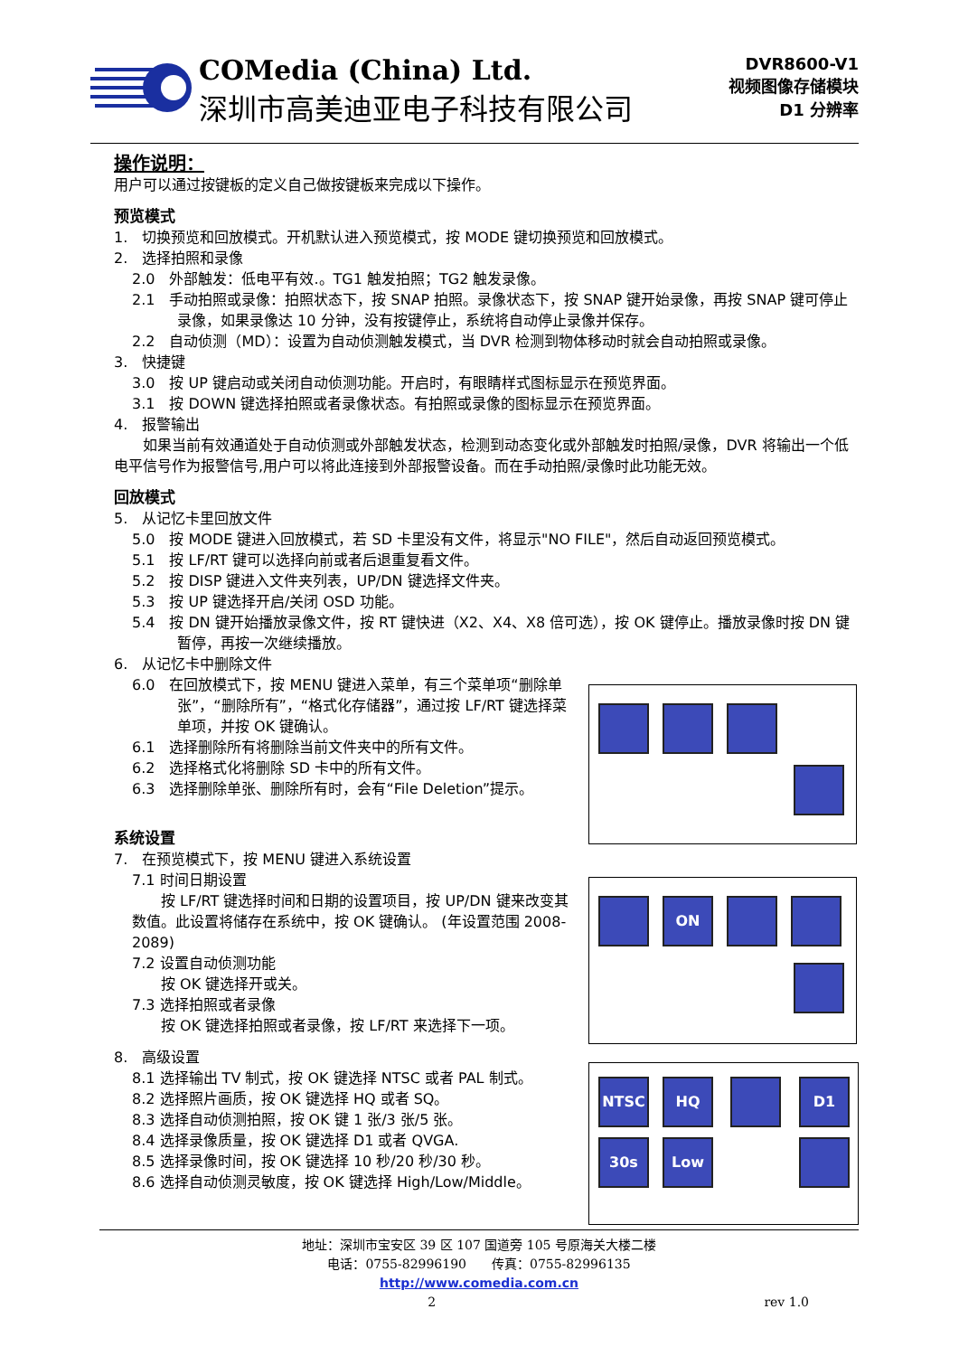COMedia (China) Ltd.
深圳市高美迪亚电子科技有限公司
DVR8600-V1
视频图像存储模块
D1 分辨率
操作说明：
用户可以通过按键板的定义自己做按键板来完成以下操作。
预览模式
1.　切换预览和回放模式。开机默认进入预览模式，按 MODE 键切换预览和回放模式。
2.　选择拍照和录像
2.0　外部触发：低电平有效.。TG1 触发拍照；TG2 触发录像。
2.1　手动拍照或录像：拍照状态下，按 SNAP 拍照。录像状态下，按 SNAP 键开始录像，再按 SNAP 键可停止录像，如果录像达 10 分钟，没有按键停止，系统将自动停止录像并保存。
2.2　自动侦测（MD）：设置为自动侦测触发模式，当 DVR 检测到物体移动时就会自动拍照或录像。
3.　快捷键
3.0　按 UP 键启动或关闭自动侦测功能。开启时，有眼睛样式图标显示在预览界面。
3.1　按 DOWN 键选择拍照或者录像状态。有拍照或录像的图标显示在预览界面。
4.　报警输出
　　如果当前有效通道处于自动侦测或外部触发状态，检测到动态变化或外部触发时拍照/录像，DVR 将输出一个低电平信号作为报警信号,用户可以将此连接到外部报警设备。而在手动拍照/录像时此功能无效。
回放模式
5.　从记忆卡里回放文件
5.0　按 MODE 键进入回放模式，若 SD 卡里没有文件，将显示"NO FILE"，然后自动返回预览模式。
5.1　按 LF/RT 键可以选择向前或者后退重复看文件。
5.2　按 DISP 键进入文件夹列表，UP/DN 键选择文件夹。
5.3　按 UP 键选择开启/关闭 OSD 功能。
5.4　按 DN 键开始播放录像文件，按 RT 键快进（X2、X4、X8 倍可选），按 OK 键停止。播放录像时按 DN 键暂停，再按一次继续播放。
6.　从记忆卡中删除文件
6.0　在回放模式下，按 MENU 键进入菜单，有三个菜单项“删除单张”，“删除所有”，“格式化存储器”，通过按 LF/RT 键选择菜单项，并按 OK 键确认。
6.1　选择删除所有将删除当前文件夹中的所有文件。
6.2　选择格式化将删除 SD 卡中的所有文件。
6.3　选择删除单张、删除所有时，会有“File Deletion”提示。
系统设置
7.　在预览模式下，按 MENU 键进入系统设置
7.1 时间日期设置
　　按 LF/RT 键选择时间和日期的设置项目，按 UP/DN 键来改变其数值。此设置将储存在系统中，按 OK 键确认。 (年设置范围 2008-2089)
7.2 设置自动侦测功能
　　按 OK 键选择开或关。
7.3 选择拍照或者录像
　　按 OK 键选择拍照或者录像，按 LF/RT 来选择下一项。
8.　高级设置
8.1 选择输出 TV 制式，按 OK 键选择 NTSC 或者 PAL 制式。
8.2 选择照片画质，按 OK 键选择 HQ 或者 SQ。
8.3 选择自动侦测拍照，按 OK 键 1 张/3 张/5 张。
8.4 选择录像质量，按 OK 键选择 D1 或者 QVGA.
8.5 选择录像时间，按 OK 键选择 10 秒/20 秒/30 秒。
8.6 选择自动侦测灵敏度，按 OK 键选择 High/Low/Middle。
ON
NTSC HQ D1
30s Low
地址：深圳市宝安区 39 区 107 国道旁 105 号原海关大楼二楼
电话：0755-82996190　　传真：0755-82996135
http://www.comedia.com.cn
2 rev 1.0